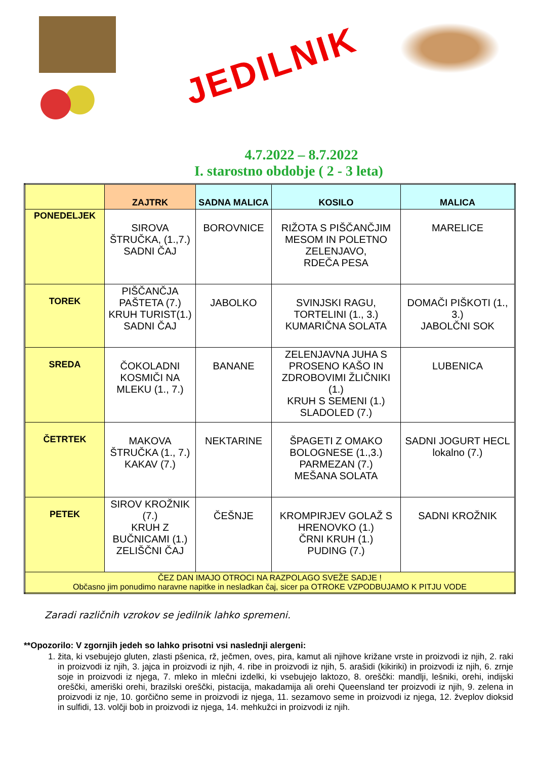JEDILNIK
4.7.2022 – 8.7.2022
I. starostno obdobje ( 2 - 3 leta)
| | ZAJTRK | SADNA MALICA | KOSILO | MALICA |
| --- | --- | --- | --- | --- |
| PONEDELJEK | SIROVA ŠTRUČKA, (1.,7.) SADNI ČAJ | BOROVNICE | RIŽOTA S PIŠČANČJIM MESOM IN POLETNO ZELENJAVO, RDEČA PESA | MARELICE |
| TOREK | PIŠČANČJA PAŠTETA (7.) KRUH TURIST(1.) SADNI ČAJ | JABOLKO | SVINJSKI RAGU, TORTELINI (1., 3.) KUMARIČNA SOLATA | DOMAČI PIŠKOTI (1., 3.) JABOLČNI SOK |
| SREDA | ČOKOLADNI KOSMIČI NA MLEKU (1., 7.) | BANANE | ZELENJAVNA JUHA S PROSENO KAŠO IN ZDROBOVIMI ŽLIČNIKI (1.) KRUH S SEMENI (1.) SLADOLED (7.) | LUBENICA |
| ČETRTEK | MAKOVA ŠTRUČKA (1., 7.) KAKAV (7.) | NEKTARINE | ŠPAGETI Z OMAKO BOLOGNESE (1.,3.) PARMEZAN (7.) MEŠANA SOLATA | SADNI JOGURT HECL lokalno (7.) |
| PETEK | SIROV KROŽNIK (7.) KRUH Z BUČNICAMI (1.) ZELIŠČNI ČAJ | ČEŠNJE | KROMPIRJEV GOLAŽ S HRENOVKO (1.) ČRNI KRUH (1.) PUDING (7.) | SADNI KROŽNIK |
| ČEZ DAN IMAJO OTROCI NA RAZPOLAGO SVEŽE SADJE ! Občasno jim ponudimo naravne napitke in nesladkan čaj, sicer pa OTROKE VZPODBUJAMO K PITJU VODE | | | | |
Zaradi različnih vzrokov se jedilnik lahko spremeni.
**Opozorilo: V zgornjih jedeh so lahko prisotni vsi naslednji alergeni:
1. žita, ki vsebujejo gluten, zlasti pšenica, rž, ječmen, oves, pira, kamut ali njihove križane vrste in proizvodi iz njih, 2. raki in proizvodi iz njih, 3. jajca in proizvodi iz njih, 4. ribe in proizvodi iz njih, 5. arašidi (kikiriki) in proizvodi iz njih, 6. zrnje soje in proizvodi iz njega, 7. mleko in mlečni izdelki, ki vsebujejo laktozo, 8. oreščki: mandlji, lešniki, orehi, indijski oreščki, ameriški orehi, brazilski oreščki, pistacija, makadamija ali orehi Queensland ter proizvodi iz njih, 9. zelena in proizvodi iz nje, 10. gorčično seme in proizvodi iz njega, 11. sezamovo seme in proizvodi iz njega, 12. žveplov dioksid in sulfidi, 13. volčji bob in proizvodi iz njega, 14. mehkužci in proizvodi iz njih.